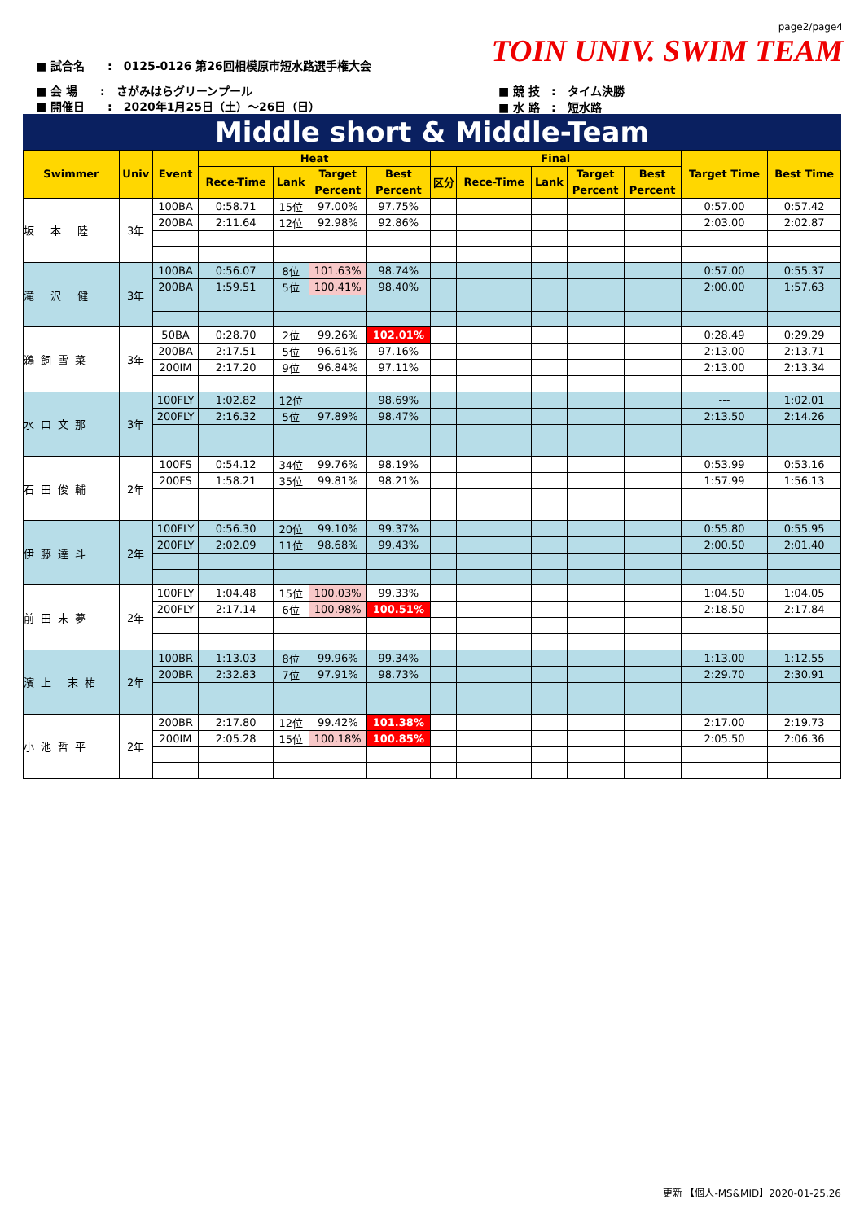page2/page4
TOIN UNIV. SWIM TEAM
■ 試合名　　:　0125-0126 第26回相模原市短水路選手権大会
■ 会 場　　:　さがみはらグリーンプール
■ 開催日　　:　2020年1月25日（土）～26日（日）
■ 競 技　:　タイム決勝
■ 水 路　:　短水路
Middle short & Middle-Team
| Swimmer | Univ | Event | Heat | | | | Final | | | | | Target Time | Best Time |
| --- | --- | --- | --- | --- | --- | --- | --- | --- | --- | --- | --- | --- | --- |
| | | | Rece-Time | Lank | Target | Best | 区分 | Rece-Time | Lank | Target | Best | | |
| | | | | | Percent | Percent | | | | Percent | Percent | | |
| 坂 本 陸 | 3年 | 100BA | 0:58.71 | 15位 | 97.00% | 97.75% | | | | | | 0:57.00 | 0:57.42 |
| | | 200BA | 2:11.64 | 12位 | 92.98% | 92.86% | | | | | | 2:03.00 | 2:02.87 |
| 滝 沢 健 | 3年 | 100BA | 0:56.07 | 8位 | 101.63% | 98.74% | | | | | | 0:57.00 | 0:55.37 |
| | | 200BA | 1:59.51 | 5位 | 100.41% | 98.40% | | | | | | 2:00.00 | 1:57.63 |
| 鵜飼雪菜 | 3年 | 50BA | 0:28.70 | 2位 | 99.26% | 102.01% | | | | | | 0:28.49 | 0:29.29 |
| | | 200BA | 2:17.51 | 5位 | 96.61% | 97.16% | | | | | | 2:13.00 | 2:13.71 |
| | | 200IM | 2:17.20 | 9位 | 96.84% | 97.11% | | | | | | 2:13.00 | 2:13.34 |
| 水口文那 | 3年 | 100FLY | 1:02.82 | 12位 | | 98.69% | | | | | | --- | 1:02.01 |
| | | 200FLY | 2:16.32 | 5位 | 97.89% | 98.47% | | | | | | 2:13.50 | 2:14.26 |
| 石田俊輔 | 2年 | 100FS | 0:54.12 | 34位 | 99.76% | 98.19% | | | | | | 0:53.99 | 0:53.16 |
| | | 200FS | 1:58.21 | 35位 | 99.81% | 98.21% | | | | | | 1:57.99 | 1:56.13 |
| 伊藤達斗 | 2年 | 100FLY | 0:56.30 | 20位 | 99.10% | 99.37% | | | | | | 0:55.80 | 0:55.95 |
| | | 200FLY | 2:02.09 | 11位 | 98.68% | 99.43% | | | | | | 2:00.50 | 2:01.40 |
| 前田末夢 | 2年 | 100FLY | 1:04.48 | 15位 | 100.03% | 99.33% | | | | | | 1:04.50 | 1:04.05 |
| | | 200FLY | 2:17.14 | 6位 | 100.98% | 100.51% | | | | | | 2:18.50 | 2:17.84 |
| 濱上 末祐 | 2年 | 100BR | 1:13.03 | 8位 | 99.96% | 99.34% | | | | | | 1:13.00 | 1:12.55 |
| | | 200BR | 2:32.83 | 7位 | 97.91% | 98.73% | | | | | | 2:29.70 | 2:30.91 |
| 小池哲平 | 2年 | 200BR | 2:17.80 | 12位 | 99.42% | 101.38% | | | | | | 2:17.00 | 2:19.73 |
| | | 200IM | 2:05.28 | 15位 | 100.18% | 100.85% | | | | | | 2:05.50 | 2:06.36 |
更新 【個人-MS&MID】2020-01-25.26